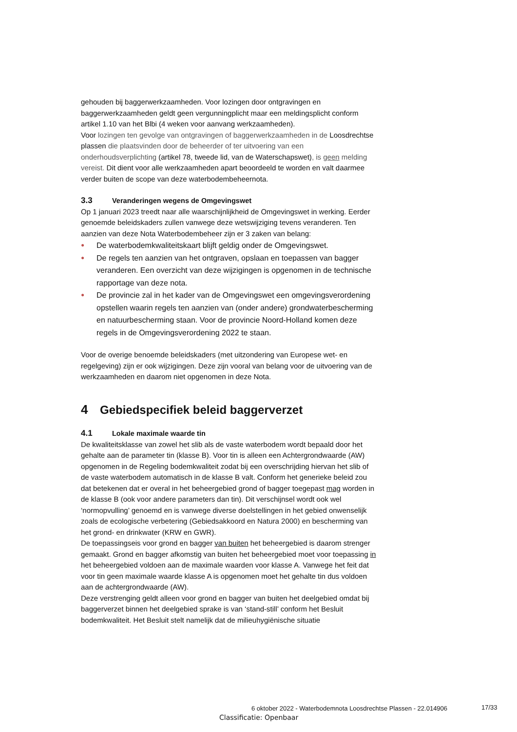gehouden bij baggerwerkzaamheden. Voor lozingen door ontgravingen en baggerwerkzaamheden geldt geen vergunningplicht maar een meldingsplicht conform artikel 1.10 van het Blbi (4 weken voor aanvang werkzaamheden).
Voor lozingen ten gevolge van ontgravingen of baggerwerkzaamheden in de Loosdrechtse plassen die plaatsvinden door de beheerder of ter uitvoering van een onderhoudsverplichting (artikel 78, tweede lid, van de Waterschapswet), is geen melding vereist. Dit dient voor alle werkzaamheden apart beoordeeld te worden en valt daarmee verder buiten de scope van deze waterbodembeheernota.
3.3 Veranderingen wegens de Omgevingswet
Op 1 januari 2023 treedt naar alle waarschijnlijkheid de Omgevingswet in werking. Eerder genoemde beleidskaders zullen vanwege deze wetswijziging tevens veranderen. Ten aanzien van deze Nota Waterbodembeheer zijn er 3 zaken van belang:
● De waterbodemkwaliteitskaart blijft geldig onder de Omgevingswet.
● De regels ten aanzien van het ontgraven, opslaan en toepassen van bagger veranderen. Een overzicht van deze wijzigingen is opgenomen in de technische rapportage van deze nota.
● De provincie zal in het kader van de Omgevingswet een omgevingsverordening opstellen waarin regels ten aanzien van (onder andere) grondwaterbescherming en natuurbescherming staan. Voor de provincie Noord-Holland komen deze regels in de Omgevingsverordening 2022 te staan.
Voor de overige benoemde beleidskaders (met uitzondering van Europese wet- en regelgeving) zijn er ook wijzigingen. Deze zijn vooral van belang voor de uitvoering van de werkzaamheden en daarom niet opgenomen in deze Nota.
4 Gebiedspecifiek beleid baggerverzet
4.1 Lokale maximale waarde tin
De kwaliteitsklasse van zowel het slib als de vaste waterbodem wordt bepaald door het gehalte aan de parameter tin (klasse B). Voor tin is alleen een Achtergrondwaarde (AW) opgenomen in de Regeling bodemkwaliteit zodat bij een overschrijding hiervan het slib of de vaste waterbodem automatisch in de klasse B valt. Conform het generieke beleid zou dat betekenen dat er overal in het beheergebied grond of bagger toegepast mag worden in de klasse B (ook voor andere parameters dan tin). Dit verschijnsel wordt ook wel ‘normopvulling’ genoemd en is vanwege diverse doelstellingen in het gebied onwenselijk zoals de ecologische verbetering (Gebiedsakkoord en Natura 2000) en bescherming van het grond- en drinkwater (KRW en GWR).
De toepassingseis voor grond en bagger van buiten het beheergebied is daarom strenger gemaakt. Grond en bagger afkomstig van buiten het beheergebied moet voor toepassing in het beheergebied voldoen aan de maximale waarden voor klasse A. Vanwege het feit dat voor tin geen maximale waarde klasse A is opgenomen moet het gehalte tin dus voldoen aan de achtergrondwaarde (AW).
Deze verstrenging geldt alleen voor grond en bagger van buiten het deelgebied omdat bij baggerverzet binnen het deelgebied sprake is van ‘stand-still’ conform het Besluit bodemkwaliteit. Het Besluit stelt namelijk dat de milieuhygiënische situatie
6 oktober 2022 - Waterbodemnota Loosdrechtse Plassen - 22.014906
17/33
Classificatie: Openbaar